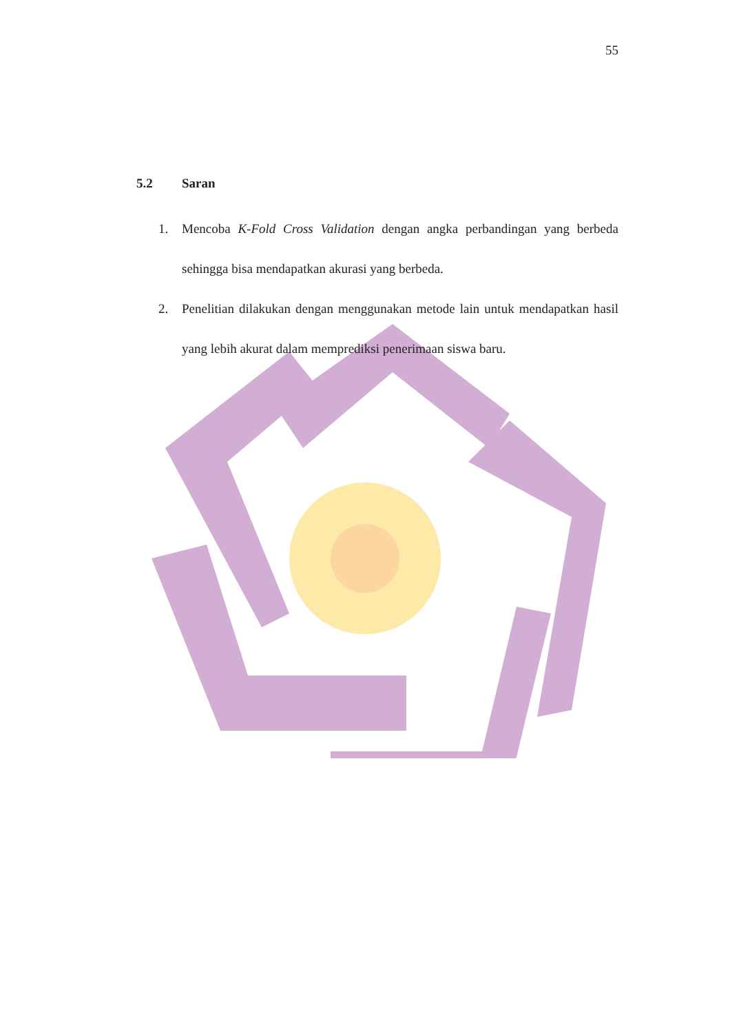55
5.2 Saran
1. Mencoba K-Fold Cross Validation dengan angka perbandingan yang berbeda sehingga bisa mendapatkan akurasi yang berbeda.
2. Penelitian dilakukan dengan menggunakan metode lain untuk mendapatkan hasil yang lebih akurat dalam memprediksi penerimaan siswa baru.